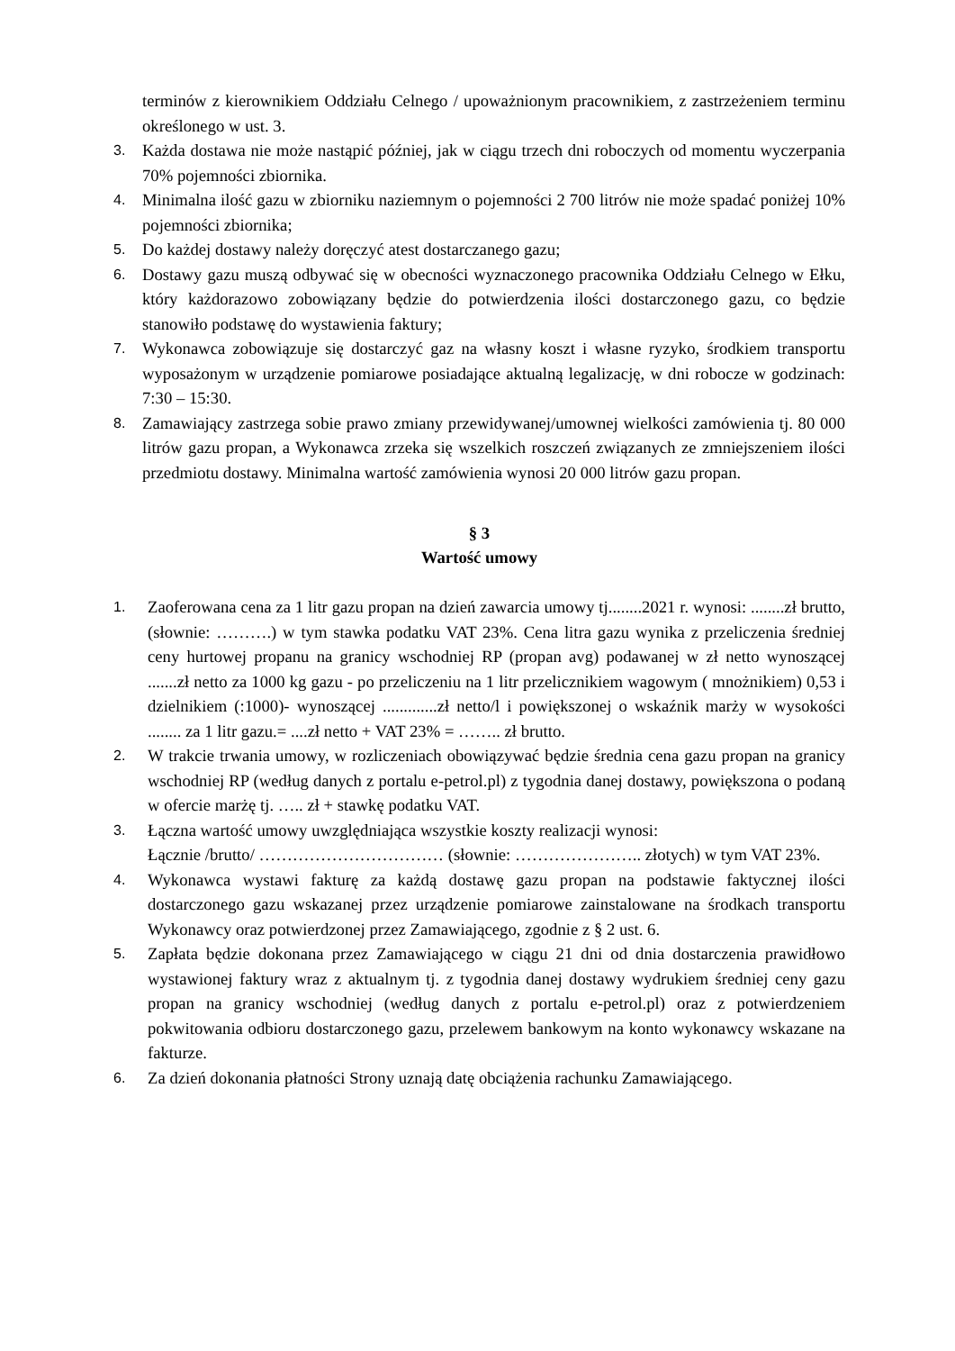terminów z kierownikiem Oddziału Celnego / upoważnionym pracownikiem, z zastrzeżeniem terminu określonego w ust. 3.
3. Każda dostawa nie może nastąpić później, jak w ciągu trzech dni roboczych od momentu wyczerpania 70% pojemności zbiornika.
4. Minimalna ilość gazu w zbiorniku naziemnym o pojemności 2 700 litrów nie może spadać poniżej 10% pojemności zbiornika;
5. Do każdej dostawy należy doręczyć atest dostarczanego gazu;
6. Dostawy gazu muszą odbywać się w obecności wyznaczonego pracownika Oddziału Celnego w Ełku, który każdorazowo zobowiązany będzie do potwierdzenia ilości dostarczonego gazu, co będzie stanowiło podstawę do wystawienia faktury;
7. Wykonawca zobowiązuje się dostarczyć gaz na własny koszt i własne ryzyko, środkiem transportu wyposażonym w urządzenie pomiarowe posiadające aktualną legalizację, w dni robocze w godzinach: 7:30 – 15:30.
8. Zamawiający zastrzega sobie prawo zmiany przewidywanej/umownej wielkości zamówienia tj. 80 000 litrów gazu propan, a Wykonawca zrzeka się wszelkich roszczeń związanych ze zmniejszeniem ilości przedmiotu dostawy. Minimalna wartość zamówienia wynosi 20 000 litrów gazu propan.
§ 3
Wartość umowy
1. Zaoferowana cena za 1 litr gazu propan na dzień zawarcia umowy tj........2021 r. wynosi: ........zł brutto, (słownie: ……….) w tym stawka podatku VAT 23%. Cena litra gazu wynika z przeliczenia średniej ceny hurtowej propanu na granicy wschodniej RP (propan avg) podawanej w zł netto wynoszącej .......zł netto za 1000 kg gazu - po przeliczeniu na 1 litr przelicznikiem wagowym ( mnożnikiem) 0,53 i dzielnikiem (:1000)- wynoszącej .............zł netto/l i powiększonej o wskaźnik marży w wysokości ........ za 1 litr gazu.= ....zł netto + VAT 23% = …….. zł brutto.
2. W trakcie trwania umowy, w rozliczeniach obowiązywać będzie średnia cena gazu propan na granicy wschodniej RP (według danych z portalu e-petrol.pl) z tygodnia danej dostawy, powiększona o podaną w ofercie marżę tj. ….. zł + stawkę podatku VAT.
3. Łączna wartość umowy uwzględniająca wszystkie koszty realizacji wynosi:
Łącznie /brutto/ …………………………… (słownie: ………………….. złotych) w tym VAT 23%.
4. Wykonawca wystawi fakturę za każdą dostawę gazu propan na podstawie faktycznej ilości dostarczonego gazu wskazanej przez urządzenie pomiarowe zainstalowane na środkach transportu Wykonawcy oraz potwierdzonej przez Zamawiającego, zgodnie z § 2 ust. 6.
5. Zapłata będzie dokonana przez Zamawiającego w ciągu 21 dni od dnia dostarczenia prawidłowo wystawionej faktury wraz z aktualnym tj. z tygodnia danej dostawy wydrukiem średniej ceny gazu propan na granicy wschodniej (według danych z portalu e-petrol.pl) oraz z potwierdzeniem pokwitowania odbioru dostarczonego gazu, przelewem bankowym na konto wykonawcy wskazane na fakturze.
6. Za dzień dokonania płatności Strony uznają datę obciążenia rachunku Zamawiającego.